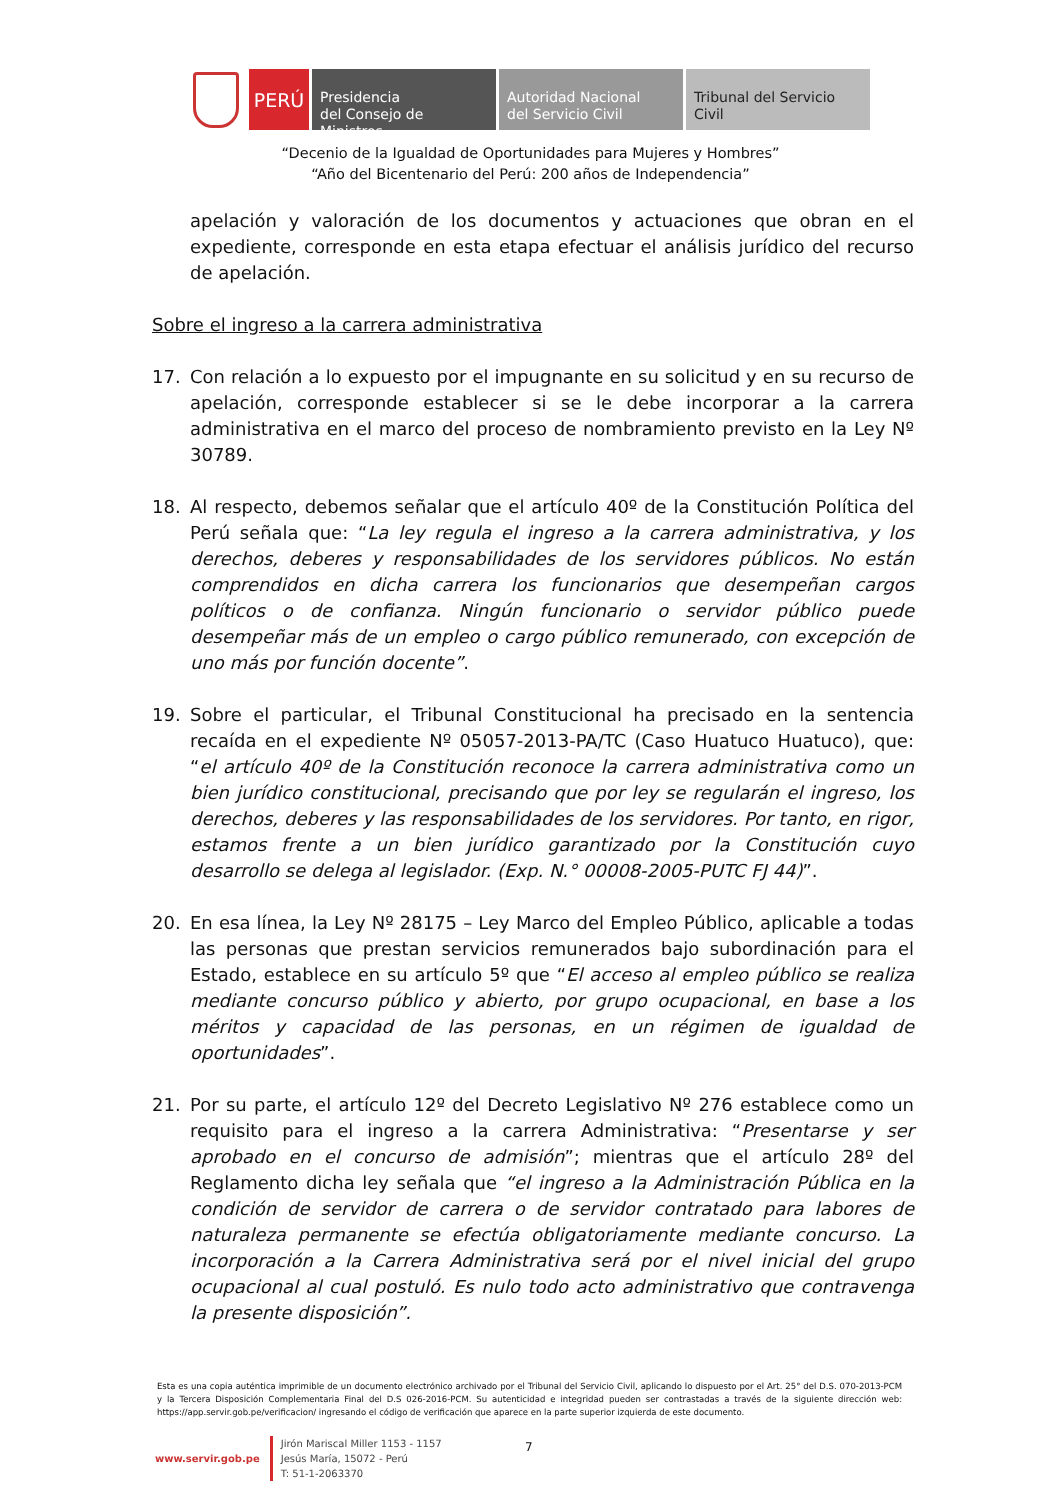PERÚ
Presidencia
del Consejo de Ministros
Autoridad Nacional
del Servicio Civil
Tribunal del Servicio
Civil
“Decenio de la Igualdad de Oportunidades para Mujeres y Hombres”
“Año del Bicentenario del Perú: 200 años de Independencia”
apelación y valoración de los documentos y actuaciones que obran en el expediente, corresponde en esta etapa efectuar el análisis jurídico del recurso de apelación.
Sobre el ingreso a la carrera administrativa
17. Con relación a lo expuesto por el impugnante en su solicitud y en su recurso de apelación, corresponde establecer si se le debe incorporar a la carrera administrativa en el marco del proceso de nombramiento previsto en la Ley Nº 30789.
18. Al respecto, debemos señalar que el artículo 40º de la Constitución Política del Perú señala que: “La ley regula el ingreso a la carrera administrativa, y los derechos, deberes y responsabilidades de los servidores públicos. No están comprendidos en dicha carrera los funcionarios que desempeñan cargos políticos o de confianza. Ningún funcionario o servidor público puede desempeñar más de un empleo o cargo público remunerado, con excepción de uno más por función docente”.
19. Sobre el particular, el Tribunal Constitucional ha precisado en la sentencia recaída en el expediente Nº 05057-2013-PA/TC (Caso Huatuco Huatuco), que: “el artículo 40º de la Constitución reconoce la carrera administrativa como un bien jurídico constitucional, precisando que por ley se regularán el ingreso, los derechos, deberes y las responsabilidades de los servidores. Por tanto, en rigor, estamos frente a un bien jurídico garantizado por la Constitución cuyo desarrollo se delega al legislador. (Exp. N.° 00008-2005-PUTC FJ 44)”.
20. En esa línea, la Ley Nº 28175 – Ley Marco del Empleo Público, aplicable a todas las personas que prestan servicios remunerados bajo subordinación para el Estado, establece en su artículo 5º que “El acceso al empleo público se realiza mediante concurso público y abierto, por grupo ocupacional, en base a los méritos y capacidad de las personas, en un régimen de igualdad de oportunidades”.
21. Por su parte, el artículo 12º del Decreto Legislativo Nº 276 establece como un requisito para el ingreso a la carrera Administrativa: “Presentarse y ser aprobado en el concurso de admisión”; mientras que el artículo 28º del Reglamento dicha ley señala que “el ingreso a la Administración Pública en la condición de servidor de carrera o de servidor contratado para labores de naturaleza permanente se efectúa obligatoriamente mediante concurso. La incorporación a la Carrera Administrativa será por el nivel inicial del grupo ocupacional al cual postuló. Es nulo todo acto administrativo que contravenga la presente disposición”.
Esta es una copia auténtica imprimible de un documento electrónico archivado por el Tribunal del Servicio Civil, aplicando lo dispuesto por el Art. 25° del D.S. 070-2013-PCM y la Tercera Disposición Complementaria Final del D.S 026-2016-PCM. Su autenticidad e integridad pueden ser contrastadas a través de la siguiente dirección web: https://app.servir.gob.pe/verificacion/ ingresando el código de verificación que aparece en la parte superior izquierda de este documento.
www.servir.gob.pe
Jirón Mariscal Miller 1153 - 1157
Jesús María, 15072 - Perú
T: 51-1-2063370
7